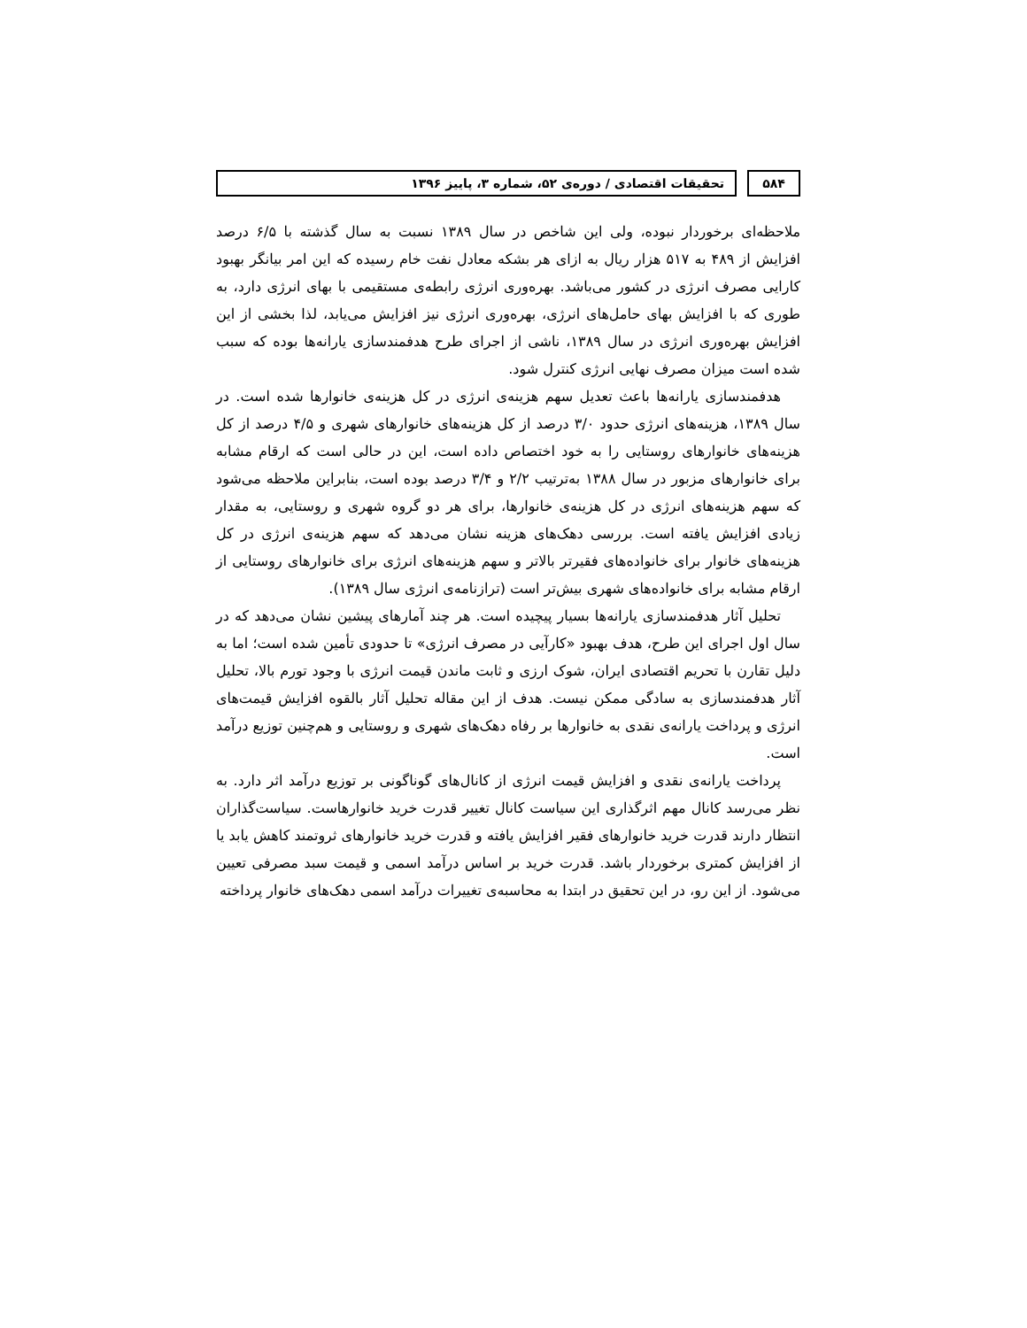۵۸۴ تحقیقات اقتصادی / دوره‌ی ۵۲، شماره ۳، پاییز ۱۳۹۶
ملاحظه‌ای برخوردار نبوده، ولی این شاخص در سال ۱۳۸۹ نسبت به سال گذشته با ۶/۵ درصد افزایش از ۴۸۹ به ۵۱۷ هزار ریال به ازای هر بشکه معادل نفت خام رسیده که این امر بیانگر بهبود کارایی مصرف انرژی در کشور می‌باشد. بهره‌وری انرژی رابطه‌ی مستقیمی با بهای انرژی دارد، به طوری که با افزایش بهای حامل‌های انرژی، بهره‌وری انرژی نیز افزایش می‌یابد، لذا بخشی از این افزایش بهره‌وری انرژی در سال ۱۳۸۹، ناشی از اجرای طرح هدفمندسازی یارانه‌ها بوده که سبب شده است میزان مصرف نهایی انرژی کنترل شود.
هدفمندسازی یارانه‌ها باعث تعدیل سهم هزینه‌ی انرژی در کل هزینه‌ی خانوارها شده است. در سال ۱۳۸۹، هزینه‌های انرژی حدود ۳/۰ درصد از کل هزینه‌های خانوارهای شهری و ۴/۵ درصد از کل هزینه‌های خانوارهای روستایی را به خود اختصاص داده است، این در حالی است که ارقام مشابه برای خانوارهای مزبور در سال ۱۳۸۸ به‌ترتیب ۲/۲ و ۳/۴ درصد بوده است، بنابراین ملاحظه می‌شود که سهم هزینه‌های انرژی در کل هزینه‌ی خانوارها، برای هر دو گروه شهری و روستایی، به مقدار زیادی افزایش یافته است. بررسی دهک‌های هزینه نشان می‌دهد که سهم هزینه‌ی انرژی در کل هزینه‌های خانوار برای خانواده‌های فقیرتر بالاتر و سهم هزینه‌های انرژی برای خانوارهای روستایی از ارقام مشابه برای خانواده‌های شهری بیش‌تر است (ترازنامه‌ی انرژی سال ۱۳۸۹).
تحلیل آثار هدفمندسازی یارانه‌ها بسیار پیچیده است. هر چند آمارهای پیشین نشان می‌دهد که در سال اول اجرای این طرح، هدف بهبود «کارآیی در مصرف انرژی» تا حدودی تأمین شده است؛ اما به دلیل تقارن با تحریم اقتصادی ایران، شوک ارزی و ثابت ماندن قیمت انرژی با وجود تورم بالا، تحلیل آثار هدفمندسازی به سادگی ممکن نیست. هدف از این مقاله تحلیل آثار بالقوه افزایش قیمت‌های انرژی و پرداخت یارانه‌ی نقدی به خانوارها بر رفاه دهک‌های شهری و روستایی و هم‌چنین توزیع درآمد است.
پرداخت یارانه‌ی نقدی و افزایش قیمت انرژی از کانال‌های گوناگونی بر توزیع درآمد اثر دارد. به نظر می‌رسد کانال مهم اثرگذاری این سیاست کانال تغییر قدرت خرید خانوارهاست. سیاست‌گذاران انتظار دارند قدرت خرید خانوارهای فقیر افزایش یافته و قدرت خرید خانوارهای ثروتمند کاهش یابد یا از افزایش کمتری برخوردار باشد. قدرت خرید بر اساس درآمد اسمی و قیمت سبد مصرفی تعیین می‌شود. از این رو، در این تحقیق در ابتدا به محاسبه‌ی تغییرات درآمد اسمی دهک‌های خانوار پرداخته